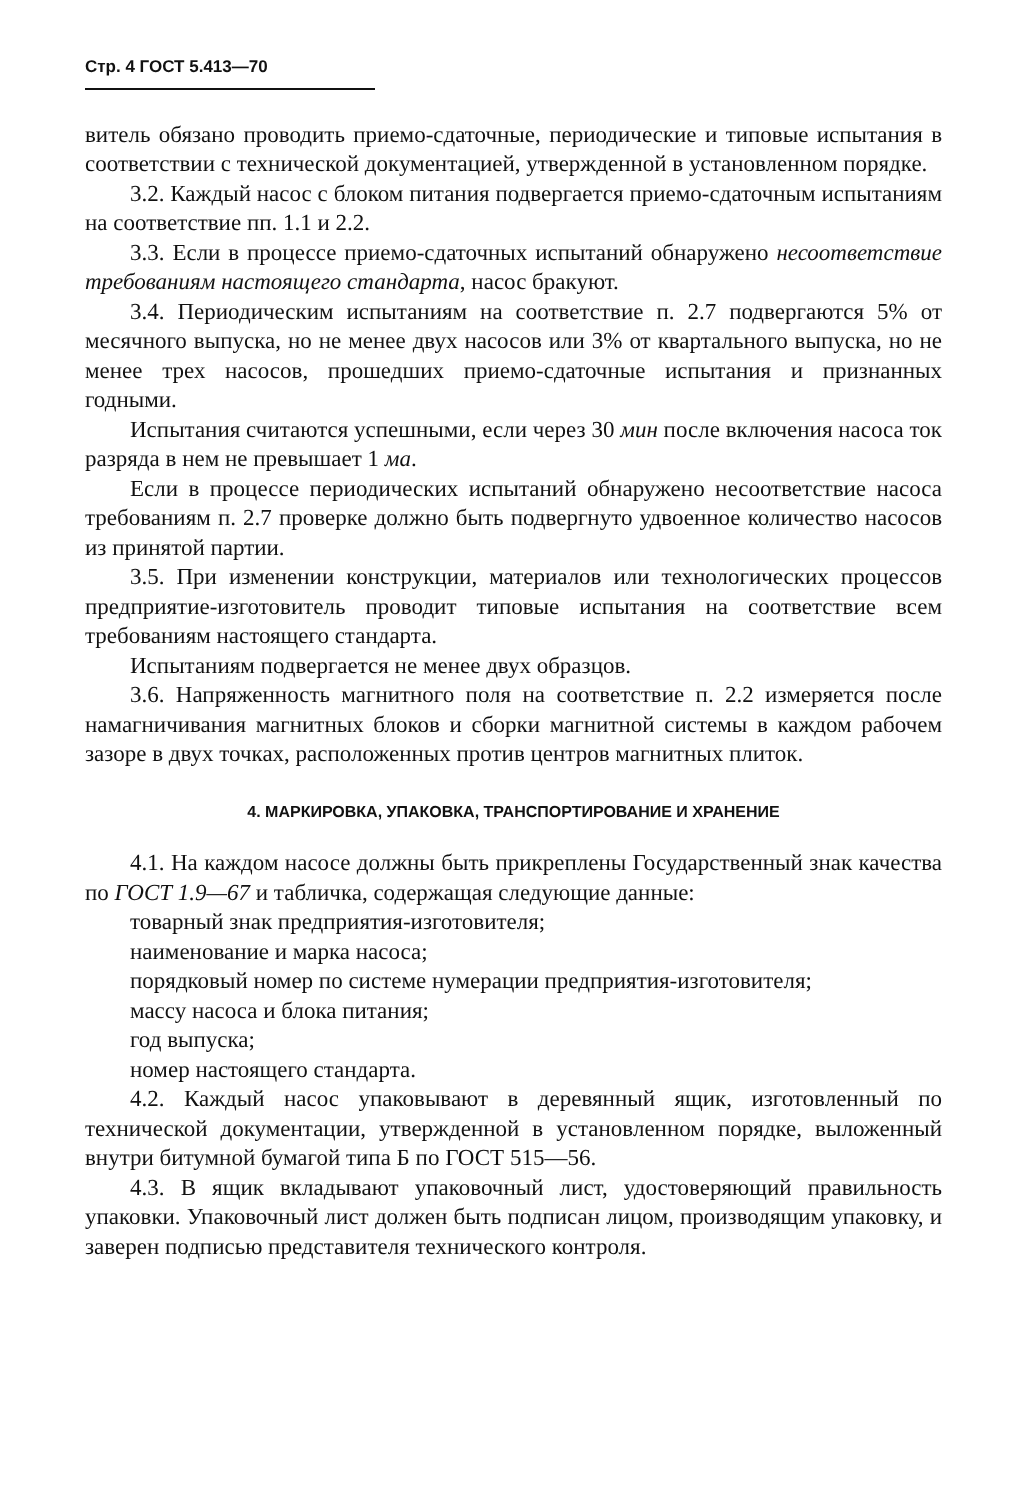Стр. 4 ГОСТ 5.413—70
витель обязано проводить приемо-сдаточные, периодические и типовые испытания в соответствии с технической документацией, утвержденной в установленном порядке.
3.2. Каждый насос с блоком питания подвергается приемо-сдаточным испытаниям на соответствие пп. 1.1 и 2.2.
3.3. Если в процессе приемо-сдаточных испытаний обнаружено несоответствие требованиям настоящего стандарта, насос бракуют.
3.4. Периодическим испытаниям на соответствие п. 2.7 подвергаются 5% от месячного выпуска, но не менее двух насосов или 3% от квартального выпуска, но не менее трех насосов, прошедших приемо-сдаточные испытания и признанных годными.
Испытания считаются успешными, если через 30 мин после включения насоса ток разряда в нем не превышает 1 ма.
Если в процессе периодических испытаний обнаружено несоответствие насоса требованиям п. 2.7 проверке должно быть подвергнуто удвоенное количество насосов из принятой партии.
3.5. При изменении конструкции, материалов или технологических процессов предприятие-изготовитель проводит типовые испытания на соответствие всем требованиям настоящего стандарта.
Испытаниям подвергается не менее двух образцов.
3.6. Напряженность магнитного поля на соответствие п. 2.2 измеряется после намагничивания магнитных блоков и сборки магнитной системы в каждом рабочем зазоре в двух точках, расположенных против центров магнитных плиток.
4. МАРКИРОВКА, УПАКОВКА, ТРАНСПОРТИРОВАНИЕ И ХРАНЕНИЕ
4.1. На каждом насосе должны быть прикреплены Государственный знак качества по ГОСТ 1.9—67 и табличка, содержащая следующие данные:
товарный знак предприятия-изготовителя;
наименование и марка насоса;
порядковый номер по системе нумерации предприятия-изготовителя;
массу насоса и блока питания;
год выпуска;
номер настоящего стандарта.
4.2. Каждый насос упаковывают в деревянный ящик, изготовленный по технической документации, утвержденной в установленном порядке, выложенный внутри битумной бумагой типа Б по ГОСТ 515—56.
4.3. В ящик вкладывают упаковочный лист, удостоверяющий правильность упаковки. Упаковочный лист должен быть подписан лицом, производящим упаковку, и заверен подписью представителя технического контроля.